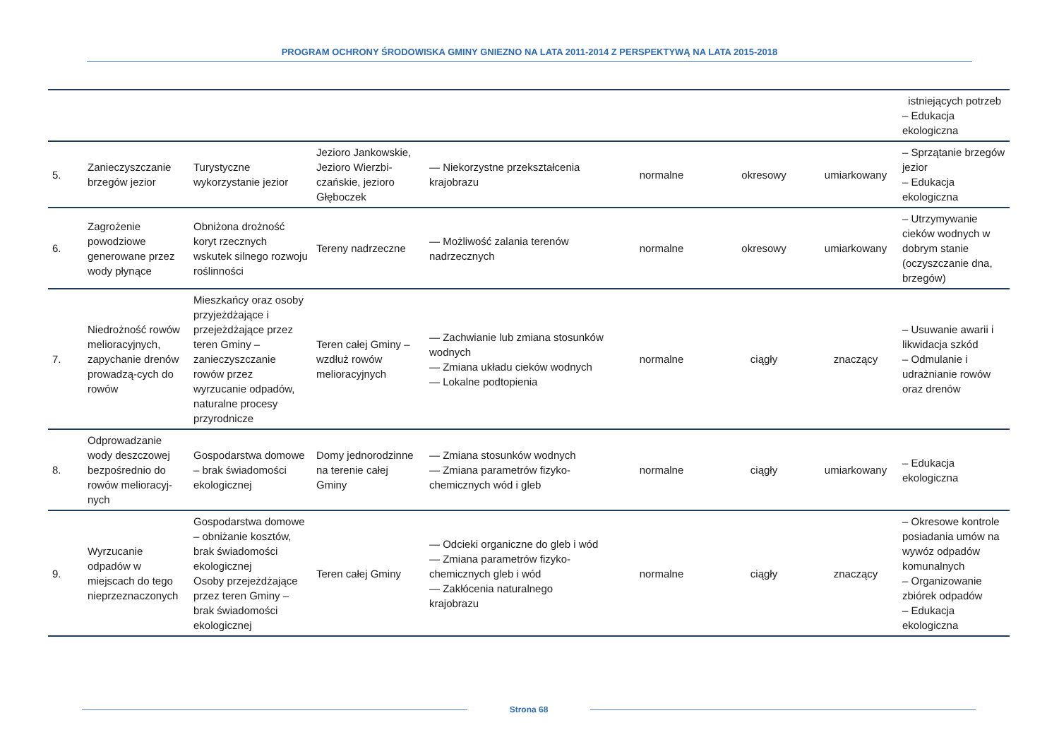PROGRAM OCHRONY ŚRODOWISKA GMINY GNIEZNO NA LATA 2011-2014 Z PERSPEKTYWĄ NA LATA 2015-2018
| | | | | | | | | istniejących potrzeb – Edukacja ekologiczna |
| 5. | Zanieczyszczanie brzegów jezior | Turystyczne wykorzystanie jezior | Jezioro Jankowskie, Jezioro Wierzbi-czańskie, jezioro Głęboczek | — Niekorzystne przekształcenia krajobrazu | normalne | okresowy | umiarkowany | – Sprzątanie brzegów jezior – Edukacja ekologiczna |
| 6. | Zagrożenie powodziowe generowane przez wody płynące | Obniżona drożność koryt rzecznych wskutek silnego rozwoju roślinności | Tereny nadrzeczne | — Możliwość zalania terenów nadrzecznych | normalne | okresowy | umiarkowany | – Utrzymywanie cieków wodnych w dobrym stanie (oczyszczanie dna, brzegów) |
| 7. | Niedrożność rowów melioracyjnych, zapychanie drenów prowadzą-cych do rowów | Mieszkańcy oraz osoby przyjeżdżające i przejeżdżające przez teren Gminy – zanieczyszczanie rowów przez wyrzucanie odpadów, naturalne procesy przyrodnicze | Teren całej Gminy – wzdłuż rowów melioracyjnych | — Zachwianie lub zmiana stosunków wodnych — Zmiana układu cieków wodnych — Lokalne podtopienia | normalne | ciągły | znaczący | – Usuwanie awarii i likwidacja szkód – Odmulanie i udrażnianie rowów oraz drenów |
| 8. | Odprowadzanie wody deszczowej bezpośrednio do rowów melioracyj-nych | Gospodarstwa domowe – brak świadomości ekologicznej | Domy jednorodzinne na terenie całej Gminy | — Zmiana stosunków wodnych — Zmiana parametrów fizyko-chemicznych wód i gleb | normalne | ciągły | umiarkowany | – Edukacja ekologiczna |
| 9. | Wyrzucanie odpadów w miejscach do tego nieprzeznaczonych | Gospodarstwa domowe – obniżanie kosztów, brak świadomości ekologicznej Osoby przejeżdżające przez teren Gminy – brak świadomości ekologicznej | Teren całej Gminy | — Odcieki organiczne do gleb i wód — Zmiana parametrów fizyko-chemicznych gleb i wód — Zakłócenia naturalnego krajobrazu | normalne | ciągły | znaczący | – Okresowe kontrole posiadania umów na wywóz odpadów komunalnych – Organizowanie zbiórek odpadów – Edukacja ekologiczna |
Strona 68